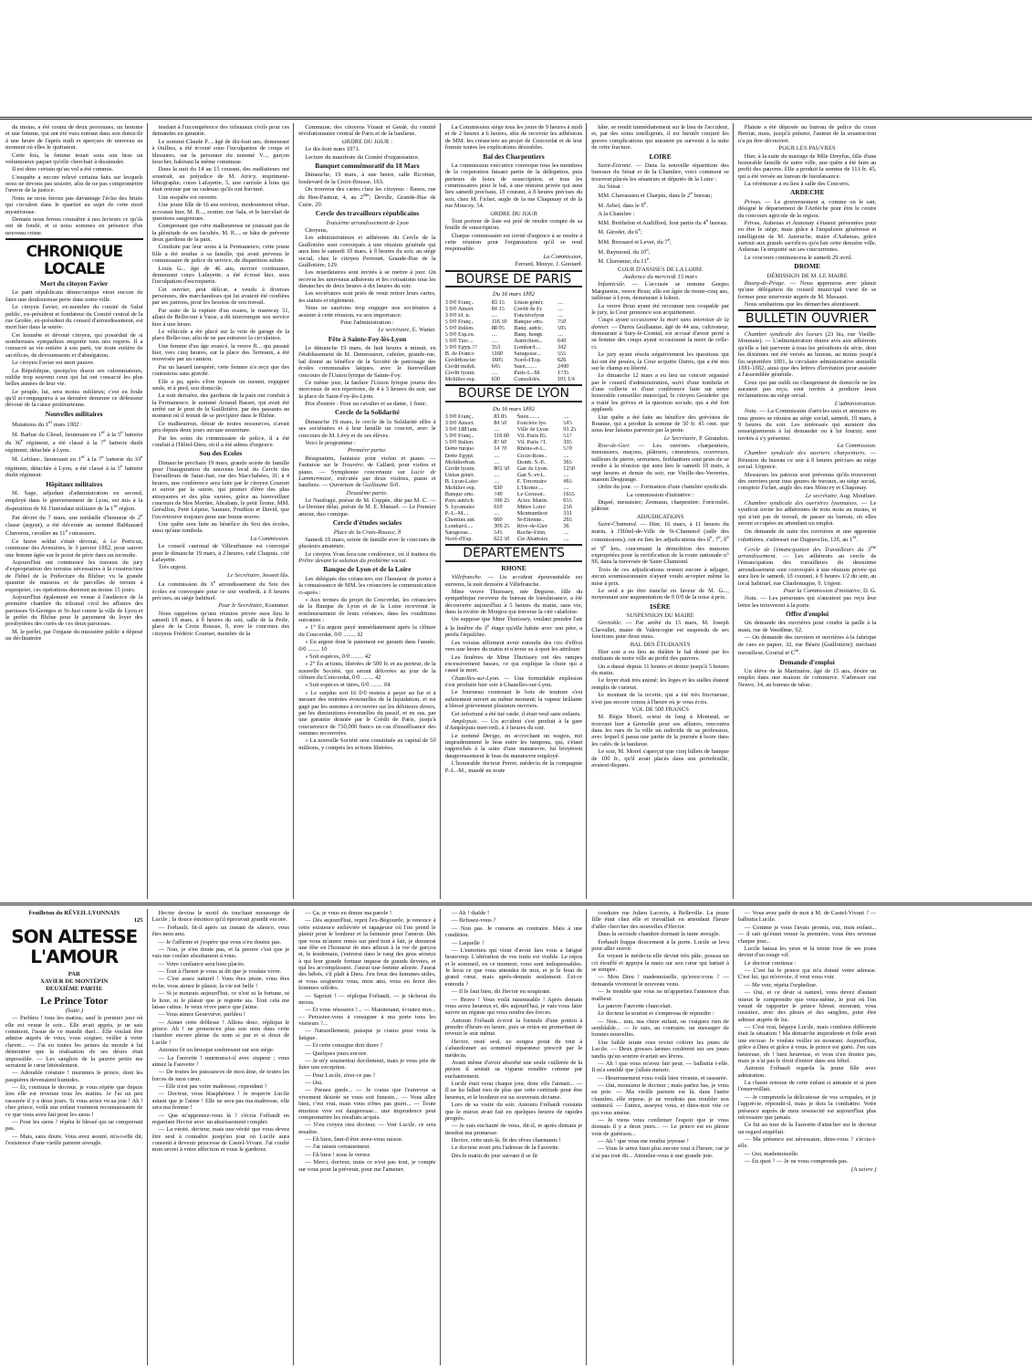du moins, a été connu de deux personnes, un homme et une femme, qui ont été vues entrant dans son domicile à une heure de l'après midi et aperçues de nouveau au moment où elles le quittaient.
Cette fois, la femme tenait sous son bras un volumineux paquet qu'elle cherchait à dissimuler.
Il est donc certain qu'un vol a été commis.
L'enquête a encore relevé certains faits sur lesquels nous ne devons pas insister, afin de ne pas compromettre l'œuvre de la justice.
Nous ne nous ferons pas davantage l'écho des bruits qui circulent dans le quartier au sujet de cette mort mystérieuse.
Demain nous ferons connaître à nos lecteurs ce qu'ils ont de fondé, et si nous sommes en présence d'un nouveau crime.
CHRONIQUE LOCALE
Mort du citoyen Favier
Le parti républicain démocratique vient encore de faire une douloureuse perte dans notre ville.
Le citoyen Favier, ex-membre du comité de Salut public, ex-président et fondateur du Comité central de la rue Grolée, ex-président du conseil d'arrondissement, est mort hier dans la soirée.
Cet honnête et dévoué citoyen, qui possédait de si nombreuses sympathies emporte tous nos regrets. Il a consacré sa vie entière à son parti, vie toute entière de sacrifices, de dévouements et d'abnégation.
Le citoyen Favier est mort pauvre.
La République, quoiqu'en disent ses calomniateurs, oublie trop souvent ceux qui lui ont consacré les plus belles années de leur vie.
Le peuple, lui, sera moins oublieux; c'est en foule qu'il accompagnera à sa dernière demeure ce défenseur dévoué de la cause prolétarienne.
Nouvelles militaires
Mutations du 1<sup>er</sup> mars 1882 :
M. Barbat du Closel, lieutenant en 1<sup>er</sup> à la 5<sup>e</sup> batterie du 36<sup>e</sup> régiment, a été classé à la 7<sup>e</sup> batterie dudit régiment, détachée à Lyon.
M. Leblanc, lieutenant en 1<sup>er</sup> à la 7<sup>e</sup> batterie du 33<sup>e</sup> régiment, détachée à Lyon, a été classé à la 5<sup>e</sup> batterie dudit régiment.
Hôpitaux militaires
M. Sage, adjudant d'administration en second, employé dans le gouvernement de Lyon, est mis à la disposition de M. l'intendant militaire de la 1<sup>re</sup> région.
Par décret du 7 mars, une médaille d'honneur de 2<sup>e</sup> classe (argent), a été décernée au nommé Balthazard Chaverou, cavalier au 11<sup>e</sup> cuirassiers.
Ce brave soldat s'était dévoué, à Le Perticoz, commune des Avenières, le 3 janvier 1882, pour sauver une femme âgée sur le point de périr dans un incendie.
Aujourd'hui ont commencé les travaux du jury d'expropriation des terrains nécessaires à la construction de l'hôtel de la Préfecture du Rhône; vu la grande quantité de maisons et de parcelles de terrain à exproprier, ces opérations dureront au moins 15 jours.
Aujourd'hui également est venue à l'audience de la première chambre du tribunal civil les affaires des paroisses St-Georges et St-Just contre la ville de Lyon et le préfet du Rhône pour le payement du loyer des presbytères des curés de ces deux paroisses.
M. le préfet, par l'organe du ministère public a déposé un déclinatoire
tendant à l'incompétence des tribunaux civils pour ces demandes en garantie.
Le nommé Claude P..., âgé de dix-huit ans, demeurant à Oullins, a été écroué sous l'inculpation de coups et blessures, sur la personne du nommé V..., garçon boucher, habitant la même commune.
Dans la nuit du 14 au 15 courant, des malfaiteurs ont soustrait, au préjudice de M. Atricy, imprimeur-lithographe, cours Lafayette, 5, une carriole à bras qui était retenue par un cadenas qu'ils ont fracturé.
Une enquête est ouverte.
Une jeune fille de 16 ans environ, modestement vêtue, accostait hier, M. R..., rentier, rue Sala, et le harcelait de questions saugrenues.
Comprenant que cette malheureuse ne jouissait pas de la plénitude de ses facultés, M. R..., se hâta de prévenir deux gardiens de la paix.
Conduite par leur soins à la Permanence, cette jeune fille a été rendue à sa famille, qui avait prévenu le commissaire de police de service, de disparition subite.
Louis G... âgé de 46 ans, ouvrier cordonnier, demeurant cours Lafayette, a été écroué hier, sous l'inculpation d'escroquerie.
Cet ouvrier, peut délicat, a vendu à diverses personnes, des marchandises qui lui avaient été confiées par ses patrons, pour les besoins de son travail.
Par suite de la rupture d'un essieu, le tramway 51, allant de Bellecour à Vaise, a dû interrompre son service hier à une heure.
Le véhicule a été placé sur la voie de garage de la place Bellecour, afin de ne pas entraver la circulation.
Une femme d'un âge avancé, la veuve R... qui passait hier, vers cinq heures, sur la place des Terreaux, a été renversée par un camion.
Par un hasard inespéré, cette femme n'a reçu que des contusions sans gravité.
Elle a pu, après s'être reposée un instant, regagner seule, et à pied, son domicile.
La nuit dernière, des gardiens de la paix ont conduit à la Permanence, le nommé Arnaud Basset, qui avait été arrêté sur le pont de la Guillotière, par des passants au moment où il tentait de se précipiter dans le Rhône.
Ce malheureux, dénué de toutes ressources, n'avait pris depuis deux jours aucune nourriture.
Par les soins du commissaire de police, il a été conduit à l'Hôtel-Dieu, où il a été admis d'urgence.
Sou des Ecoles
Dimanche prochain 19 mars, grande soirée de famille pour l'inauguration du nouveau local du Cercle des Travailleurs de Saint-Just, rue des Macchabées, 31; à 4 heures, une conférence sera faite par le citoyen Cournet et suivie par la soirée, qui promet d'être des plus attrayantes et des plus variées, grâce au bienveillant concours de Mes Mortier, Abraham, le petit Terme, MM. Grésillon, Petit Lépine, Saunier, Prudhon et David, que l'on retrouve toujours pour une bonne œuvre.
Une quête sera faite au bénéfice du Sou des écoles, ainsi qu'une tombola.
La Commission.
Le conseil cantonal de Villeurbanne est convoqué pour le dimanche 19 mars, à 2 heures, café Chapuis, cité Lafayette.
Très urgent.
Le Secrétaire, Jossert fils.
La commission du 3<sup>e</sup> arrondissement du Sou des écoles est convoquée pour ce soir vendredi, à 8 heures précises, au siège habituel.
Pour le Secrétaire, Krammer.
Nous rappelons qu'une réunion privée aura lieu le samedi 18 mars, à 8 heures du soir, salle de la Perle, place de la Croix Rousse, 8, avec le concours des citoyens Frédéric Cournet, membre de la
Commune, des citoyens Vinant et Genlé, du comité révolutionnaire central de Paris et de la banlieue.
ORDRE DU JOUR :
Le dix-huit mars 1871.
Lecture du manifeste du Comité d'organisation.
Banquet commémoratif du 18 Mars
Dimanche, 19 mars, à une heure, salle Ricottier, boulevard de la Croix-Rousse, 183.
On trouvera des cartes chez les citoyens : Ranos, rue du Bon-Pasteur, 4, au 2<sup>me</sup>; Deville, Grande-Rue de Cuire, 20.
Cercle des travailleurs républicains
Troisième arrondissement de Lyon
Citoyens,
Les administrateurs et adhérents du Cercle de la Guillotière sont convoqués à une réunion générale qui aura lieu le samedi 18 mars, à 8 heures du soir, au siège social, chez le citoyen Perronet, Grande-Rue de la Guillotière, 129.
Les retardataires sont invités à se mettre à jour. On recevra les nouveaux adhérents et les cotisations tous les dimanches de deux heures à dix heures du soir.
Les sociétaires sont priés de venir retirer leurs cartes, les statuts et règlement.
Nous ne saurions trop engager nos sociétaires à assister à cette réunion, vu son importance.
Pour l'administration :
Le secrétaire, E. Watier.
Fête à Sainte-Foy-lès-Lyon
Le dimanche 19 mars, de huit heures à minuit, en l'établissement de M. Demessieux, cafetier, grande-rue, bal donné au bénéfice de la Société de patronage des écoles communales laïques, avec le bienveillant concours de l'Union lyrique de Sainte-Foy.
Ce même jour, la fanfare l'Union lyrique jouera des morceaux de son répertoire, de 4 à 5 heures du soir, sur la place de Saint-Foy-lès-Lyon.
Prix d'entrée : Pour un cavalier et sa dame, 1 franc.
Cercle de la Solidarité
Dimanche 19 mars, le cercle de la Solidarité offre à ses sociétaires et à leur famille un concert, avec le concours de M. Lévy et de ses élèves.
Voici le programme :
Première partie.
Résignation, fantaisie pour violon et piano. — Fantaisie sur le Trouvère, de Callard, pour violon et piano. — Symphonie concertante sur Lucie de Lammermoor, exécutée par deux violons, piano et hautbois. — Ouverture de Guillaume Tell.
Deuxième partie.
Le Naufragé, poésie de M. Coppée, dite par M. C. — Le Dernier délai, poésie de M. E. Manuel. — Le Premier amour, duo comique.
Cercle d'études sociales
Place de la Croix-Rousse, 8
Samedi 18 mars, soirée de famille avec le concours de plusieurs amateurs.
Le citoyen Yvan fera une conférence, où il traitera du Prêtre devant la solution du problème social.
Banque de Lyon et de la Loire
Les délégués des créanciers ont l'honneur de porter à la connaissance de MM. les créanciers la communication ci-après :
« Aux termes du projet du Concordat, les créanciers de la Banque de Lyon et de la Loire recevront le remboursement de leurs créances, dans les conditions suivantes :
« 1° En argent payé immédiatement après la clôture du Concordat, 0/0 ........ 32
« En argent dont le paiement est garanti dans l'année, 0/0 ........ 10
« Soit espèces, 0/0 ........ 42
« 2° En actions, libérées de 500 fr. et au porteur, de la nouvelle Société, qui seront délivrées au jour de la clôture du Concordat, 0/0 ........ 42
« Soit espèces et titres, 0/0 ........ 84
« Le surplus soit 16 0/0 restera à payer au fur et à mesure des rentrées éventuelles de la liquidation, et est gagé par les sommes à recouvrer sur les débiteurs divers, par les diminutions éventuelles du passif, et en sus, par une garantie donnée par le Crédit de Paris, jusqu'à concurrence de 750,000 francs en cas d'insuffisance des sommes recouvrées.
« La nouvelle Société sera constituée au capital de 50 millions, y compris les actions libérées.
La Commission siège tous les jours de 9 heures à midi et de 2 heures à 6 heures, afin de recevoir les adhésions de MM. les créanciers au projet de Concordat et de leur fournir toutes les explications désirables.
Bal des Charpentiers
La commission exécutive convoque tous les membres de la corporation faisant partie de la délégation, puis porteurs de listes de souscription, et tous les commissaires pour le bal, à une réunion privée qui aura lieu samedi prochain, 18 courant, à 8 heures précises du soir, chez M. Fichet, angle de la rue Chaponay et de la rue Moncey, 54.
ORDRE DU JOUR
Tout porteur de liste est prié de rendre compte de sa feuille de souscription.
Chaque commissaire est invité d'urgence à se rendre à cette réunion pour l'organisation qu'il se rend responsable.
La Commission,
Ferrard, Monye, J. Gontard.
BOURSE DE PARIS
Du 16 mars 1882
| 3 0/0 Franç.. | 83 15 | Union génér. | .... |
| 3 0/0 Amort. | 84 15 | Crédit de Fr. | .... |
| 3 0/0 Id. n. | .... | Foncièrelyon | .... |
| 5 0/0 Franç.. | 116 50 | Banque otto. | 750 |
| 5 0/0 Italien. | 88 05 | Banq. autric. | 595 |
| 5 0/0 Esp.ex. | .... | Banq. hongr. | .... |
| 5 0/0 Turc... | .... | Autrichien... | 640 |
| 5 0/0 Egyp.77 | 353 | Lombard.... | 342 |
| B. de France | 5160 | Saragosse... | 555 |
| Créditfoncier | 1605 | Nord-d'Esp. | 626 |
| Crédit mobil. | 645 | Suez........ | 2490 |
| Crédit lyonn. | .... | Paris-L.-M. | 1735 |
| Mobilier esp. | 630 | Consolidés. | 101 1/4 |
BOURSE DE LYON
Du 16 mars 1882
| 3 0/0 Franç.. | 83 85 | Suez........ | .... |
| 3 0/0 Amort. | 84 50 | Foncière lyo | 545 |
| 3 0/0 1881am. | .... | Ville de Lyon | 91 25 |
| 5 0/0 Franç.. | 116 60 | Vil. Paris 65. | 517 |
| 5 0/0 Italien. | 87 60 | Vil. Paris 71. | 395 |
| Dette turque. | 14 70 | Rhône-et-L.. | 570 |
| Dette Egypt. | .... | Croix-Rous.. | .... |
| Mobilierfran. | .... | Domb. S.-E. | 365 |
| Crédit lyonn. | 802 50 | Gaz de Lyon. | 1250 |
| Union génér. | .... | Gaz S.-et-L. | .... |
| B. Lyon-Loire | .... | F. Terrenoire | 465 |
| Mobilier esp. | 630 | L'Horme.... | .... |
| Banque otto. | 740 | Le Creusot.. | 1655 |
| Pays autrich. | 596 25 | Acier. Marin. | 655 |
| S. Lyonnaise | 610 | Mines Loire | 256 |
| P.-L.-M.... | .... | Montrambert | 331 |
| Chemins aut. | 660 | St-Etienne.. | 265 |
| Lombard..... | 306 25 | Rive-de-Gier | 36 |
| Saragosse... | 545 | Roche-Firm. | .... |
| Nord-d'Esp. | 622 50 | Cie Abattoirs | .... |
DÉPARTEMENTS
RHONE
Villefranche. — Un accident épouvantable est survenu, la nuit dernière à Villefranche.
Mme veuve Thurissey, née Degurse, fille du sympathique receveur du bureau de bienfaisance, a été découverte aujourd'hui à 5 heures du matin, sans vie, dans la rivière de Morgon qui traverse la cité caladoise.
On suppose que Mme Thurissey, voulant prendre l'air à la fenêtre du 3<sup>e</sup> étage qu'elle habite avec son père, a perdu l'équilibre.
Les voisins affirment avoir entendu des cris d'effroi vers une heure du matin et n'avoir su à quoi les attribuer.
Les fenêtres de Mme Thurissey ont des rampes excessivement basses, ce qui explique la chute qui a causé la mort.
Chazelles-sur-Lyon. — Une formidable explosion s'est produite hier soir à Chazelles-sur-Lyon.
Le fourneau contenant le bois de teinture s'est subitement ouvert au même moment; la vapeur brûlante a blessé grièvement plusieurs ouvriers.
Cet infortuné a été tué raide; il était veuf sans enfants.
Amplepuis. — Un accident s'est produit à la gare d'Amplepuis mercredi, à 3 heures du soir.
Le nommé Derigo, en accrochant un wagon, mit imprudemment le bras entre les tampons, qui, s'étant rapprochés à la suite d'une manœuvre, lui broyèrent dangereusement le bras du manœuvre employé.
L'honorable docteur Perret, médecin de la compagnie P.-L.-M., mandé en toute
hâte, se rendit immédiatement sur le lieu de l'accident, et, par des soins intelligents, il est bientôt conjuré les graves complications qui auraient pu survenir à la suite de cette fracture.
LOIRE
Saint-Etienne. — Dans la nouvelle répartition des bureaux du Sénat et de la Chambre, voici comment se trouvent placés les sénateurs et députés de la Loire :
Au Sénat :
MM. Chavassieu et Charpin, dans le 2<sup>e</sup> bureau;
M. Arbel, dans le 8<sup>e</sup>.
A la Chambre :
MM. Berthelon et Audiffred, font partie du 4<sup>e</sup> bureau.
M. Girodet, du 6<sup>e</sup>;
MM. Brossard et Levet, du 7<sup>e</sup>;
M. Raymond, du 10<sup>e</sup>;
M. Chavanne, du 11<sup>e</sup>.
COUR D'ASSISES DE LA LOIRE
Audience du mercredi 15 mars
Infanticide. — L'accusée se nomme Gorges Marguerite, veuve Brun; elle est âgée de trente-cinq ans, tailleuse à Lyon, demeurant à Isleux.
La veuve Brun ayant été reconnue non coupable par le jury, la Cour prononce son acquittement.
Coups ayant occasionné la mort sans intention de la donner. — Durris Guillaume, âgé de 44 ans, cultivateur, demeurant à Sury-le-Comtal, est accusé d'avoir porté à sa femme des coups ayant occasionné la mort de celle-ci.
Le jury ayant résolu négativement les questions qui lui ont été posées, la Cour acquitte Durris, qui a été mis sur le champ en liberté.
Le dimanche 12 mars a eu lieu un concert organisé par le conseil d'administration, suivi d'une tombola et d'une collecte et d'une conférence faite sur notre honorable conseiller municipal, le citoyen Goudefer qui a traité les grèves et la question sociale, qui a été fort applaudi.
Une quête a été faite au bénéfice des grévistes de Roanne, qui a produit la somme de 50 fr. 45 cent. que nous leur faisons parvenir par la poste.
Le Secrétaire, P. Giraudon.
Rive-de-Gier. — Les ouvriers charpentiers, menuisiers, maçons, plâtriers, cimenteurs, couvreurs, tailleurs de pierre, serruriers, ferblantiers sont priés de se rendre à la réunion qui aura lieu le samedi 18 mars, à sept heures et demie du soir, rue Vieille-des-Verreries, maison Desgrange.
Ordre du jour. — Formation d'une chambre syndicale.
La commission d'initiative :
Dupré, menuisier; Zermann, charpentier; Foricoulet, plâtrier.
ADJUDICATIONS
Saint-Chamond. — Hier, 16 mars, à 11 heures du matin, à l'Hôtel-de-Ville de St-Chamond (salle des commissions), ont eu lieu les adjudications des 6<sup>e</sup>, 7<sup>e</sup>, 8<sup>e</sup> et 9<sup>e</sup> lots, concernant la démolition des maisons expropriées pour la rectification de la route nationale n° 88, dans la traversée de Saint-Chamond.
Trois de ces adjudications restent encore à adjuger, aucun soumissionnaire n'ayant voulu accepter même la mise à prix.
Le seul a pu être tranché en faveur de M. G..., moyennant une augmentation de 8 0/0 de la mise à prix.
ISÈRE
SUSPENSION DU MAIRE
Grenoble. — Par arrêté du 15 mars, M. Joseph Chevallet, maire de Valencogne est suspendu de ses fonctions pour deux mois.
BAL DES ÉTUDIANTS
Hier soir a eu lieu au théâtre le bal donné par les étudiants de notre ville au profit des pauvres.
On a dansé depuis 11 heures et demie jusqu'à 5 heures du matin.
Le foyer était très animé; les loges et les stalles étaient remplis de curieux.
Le montant de la recette, qui a été très fructueuse, n'est pas encore connu à l'heure où je vous écris.
VOL DE 500 FRANCS
M. Régis Morel, scieur de long à Montaud, se trouvant hier à Grenoble pour ses affaires, rencontra dans les rues de la ville un individu de sa profession, avec lequel il passa une partie de la journée à boire dans les cafés de la banlieue.
Le soir, M. Morel s'aperçut que cinq billets de banque de 100 fr., qu'il avait placés dans son portefeuille, avaient disparu.
Plainte a été déposée au bureau de police du cours Berriat, mais, jusqu'à présent, l'auteur de la soustraction n'a pu être découvert.
POUR LES PAUVRES
Hier, à la suite du mariage de Mlle Dreyfus, fille d'une honorable famille de notre ville, une quête a été faite au profit des pauvres. Elle a produit la somme de 113 fr. 45, qui a été versée au bureau de bienfaisance.
La cérémonie a eu lieu à salle des Concerts.
ARDECHE
Privas. — Le gouvernement a, comme on le sait, désigné le département de l'Ardèche pour être le centre du concours agricole de la région.
Privas, Aubenas et Annonay s'étaient présentées pour en être le siège, mais grâce à l'impulsion généreuse et intelligente de M. Aurenche, maire d'Aubenas, grâce surtout aux grands sacrifices qu'a fait cette dernière ville, Aubenas l'a emporté sur ses concurrentes.
Le concours commencera le samedi 29 avril.
DROME
DÉMISSION DE M. LE MAIRE
Bourg-de-Péage. — Nous apprenons avec plaisir qu'une délégation du conseil municipal vient de se former pour intervenir auprès de M. Messant.
Nous souhaitons que les démarches aboutissent.
BULLETIN OUVRIER
Chambre syndicale des liseurs (23 bis, rue Vieille-Monnaie). — L'administration donne avis aux adhérents qu'elle a fait parvenir à tous les présidents de série, dont les dixièmes ont été versés au bureau, au moins jusqu'à fin septembre 1881, la circulaire administrative annuelle 1881-1882, ainsi que des lettres d'invitation pour assister à l'assemblée générale.
Ceux qui par oubli ou changement de domicile ne les auraient pas reçu, sont invités à produire leurs réclamations au siège social.
L'administration.
Nota. — La Commission d'articles unis et armures en tous genres se réunira au siège social, samedi, 18 mars, à 9 heures du soir. Les intéressés qui auraient des renseignements à lui demander ou à lui fournir, sont invités à s'y présenter.
La Commission.
Chambre syndicale des ouvriers charpentiers. — Réunion du bureau ce soir à 8 heures précises au siège social. Urgence.
Messieurs les patrons sont prévenus qu'ils trouveront des ouvriers pour tous genres de travaux, au siège social, comptoir Fichet, angle des rues Moncey et Chaponay.
Le secrétaire, Aug. Mouthier.
Chambre syndicale des ouvrières lyonnaises. — Le syndicat invite les adhérentes de trois mois au moins, et qui n'ont pas de travail, de passer au bureau, où elles seront occupées en attendant un emploi.
On demande de suite des ouvrières et une apprentie culottières, s'adresser rue Duguesclin, 128, au 1<sup>er</sup>.
Cercle de l'émancipation des Travailleurs du 3<sup>me</sup> arrondissement. — Les adhérents au cercle de l'émancipation des travailleurs du deuxième arrondissement sont convoqués à une réunion privée qui aura lieu le samedi, 18 courant, à 8 heures 1/2 du soir, au local habituel, rue Charlemagne, 8. Urgent.
Pour la Commission d'initiative, D. G.
Nota. — Les personnes qui n'auraient pas reçu leur lettre les trouveront à la porte.
Offre d'emploi
On demande des ouvrières pour coudre la paille à la main, rue de Vendôme, 92.
— On demande des ouvriers et ouvrières à la fabrique de caes en papier, 32, rue Béarn (Guillotière); méchant travailleur, Courtal et C<sup>ie</sup>.
Demande d'emploi
Un élève de la Martinière, âgé de 15 ans, désire un emploi dans une maison de commerce. S'adresser rue Neuve, 34, au bureau de tabac.
Feuilleton du RÉVEIL LYONNAIS
125
SON ALTESSE L'AMOUR
PAR
XAVIER DE MONTÉPIN
DEUXIÈME PARTIE
Le Prince Totor
(Suite.)
— Parbleu ! tous les matins, sauf le premier jour où elle est venue le soir... Elle avait appris, je ne sais comment, l'issue de ce maudit duel... Elle voulait être admise auprès de vous, vous soigner, veiller à votre chevet... — J'ai eu toutes les peines du monde à lui démontrer que la réalisation de ses désirs était impossible. — Les sanglots de la pauvre petite me serraient le cœur littéralement.
— Adorable créature ! murmura le prince, dont les paupières devenaient humides.
— Et, continua le docteur, je vous répète que depuis lors elle est revenue tous les matins. Je l'ai un peu rassurée il y a deux jours. Si vous aviez vu sa joie ! Ah ! cher prince, voilà une enfant vraiment reconnaissante de ce que vous avez fait pour les siens !
— Pour les siens ? répéta le blessé qui ne comprenait pas.
— Mais, sans doute. Vous avez assuré, m'a-t-elle dit, l'existence d'une vieille parente aveugle.
Hector devina le motif du touchant mensonge de Lucile ; la douce émotion qu'il éprouvait grandit encore.
— Frébault, fit-il après un instant de silence, vous êtes mon ami.
— Je l'affirme et j'espère que vous n'en doutez pas.
— Non, je n'en doute pas, et la preuve c'est que je vais me confier absolument à vous.
— Votre confiance sera bien placée.
— Tout à l'heure je vous ai dit que je voulais vivre.
— C'est assez naturel ! Vous êtes jeune, vous êtes riche, vous aimez le plaisir, la vie est belle !
— Si je mourais aujourd'hui, ce n'est ni la fortune, ni le luxe, ni le plaisir que je regrette ais. Tout cela me laisse calme. Je veux vivre parce que j'aime.
— Vous aimez Geneviève, parbleu !
— Aimer cette drôlesse ! Allons donc, répliqua le prince. Ah ! ne prononcez plus son nom dans cette chambre encore pleine du nom si pur et si doux de Lucile !
Antonin fit un brusque soubresaut sur son siège.
— La Fauvette ! murmura-t-il avec stupeur ; vous aimez la Fauvette ?
— De toutes les puissances de mon âme, de toutes les forces de mon cœur.
— Elle n'est pas votre maîtresse, cependant ?
— Docteur, vous blasphémez ! Je respecte Lucile autant que je l'aime ! Elle ne sera pas ma maîtresse, elle sera ma femme !
— Que m'apprenez-vous là ? s'écria Frébault en regardant Hector avec un ahurissement complet.
— La vérité, docteur, mais une vérité que vous devez être seul à connaître jusqu'au jour où Lucile aura consenti à devenir princesse de Castel-Vivant. J'ai confié mon secret à votre affection et vous le garderez.
— Ça, je vous en donne ma parole !
— Dès aujourd'hui, reprit l'ex-Bégourde, je renonce à cette existence enfiévrée et tapageuse où l'on prend le plaisir pour le bonheur et la fantaisie pour l'amour. Dès que vous m'aurez remis sur pied tout à fait, je donnerai une fête en l'honneur de mes adieux à la vie de garçon et, le lendemain, j'entrerai dans le rang des gens sérieux à qui leur grande fortune impose de grands devoirs, et qui les accomplissent. J'aurai une femme adorée. J'aurai des bébés, s'il plaît à Dieu. J'en ferai des hommes utiles, et vous soignerez vous, mon ami, vous en ferez des hommes solides.
— Sapristi ! — répliqua Frébault, — je tâcherai du moins.
— Et vous réussirez !... — Maintenant, écoutez moi... — Persistez-vous à consigner à ma porte tous les visiteurs ?...
— Naturellement, puisque je crains pour vous la fatigue.
— Et cette consigne doit durer ?
— Quelques jours encore.
— Je m'y soumettrai docilement, mais je vous prie de faire une exception.
— Pour Lucile, n'est-ce pas ?
— Oui.
— Prenez garde... — Je crains que l'entrevue si vivement désirée ne vous soit funeste... — Vous allez bien, c'est vrai, mais vous n'êtes pas guéri... — Toute émotion vive est dangereuse... une imprudence peut compromettre les résultats acquis.
— N'en croyez rien docteur. — Voir Lucile, ce sera renaître.
— Eh bien, faut-il être avez-vous raison.
— J'ai raison certainement.
— Eh bien ! nous le verrez.
— Merci, docteur, mais ce n'est pas tout, je compte sur vous pour la prévenir, pour me l'amener.
— Ah ! diable !
— Refusez-vous ?
— Non pas. Je consens au contraire. Mais à une condition.
— Laquelle ?
— L'entretien qui vient d'avoir lieu vous a fatigué beaucoup. L'altération de vos traits est visible. Le repos et le sommeil, en ce moment, vous sont indispensables. Je ferai ce que vous attendez de moi, et je le ferai de grand cœur, mais après-demain seulement. Est-ce entendu ?
— Il le faut bien, dit Hector en soupirant.
— Bravo ! Vous voilà raisonnable ! Après demain vous serez heureux et, dès aujourd'hui, je vais vous faire suivre un régime qui vous rendra des forces.
Antonin Frébault écrivit la formule d'une potion à prendre d'heure en heure, puis se retira en promettant de revenir le soir même.
Hector, resté seul, ne songea point du tout à s'abandonner au sommeil réparateur prescrit par le médecin.
Avant même d'avoir absorbé une seule cuillerée de la potion il sentait sa vigueur renaître comme par enchantement.
Lucile était venu chaque jour, donc elle l'aimait... — Il ne lui fallait rien de plus que cette certitude pour être heureux, et le bonheur est un souverain dictame.
Lors de sa visite du soir, Antonin Frébault constata que le mieux avait fait en quelques heures de rapides progrès.
— Je suis enchanté de vous, dit-il, et après demain je tiendrai ma promesse.
Hector, cette nuit-là, fit des rêves charmants !
Le docteur avait pris l'adresse de la Fauvette.
Dès le matin du jour suivant il se fit
conduire rue Julien Lacroix, à Belleville. La jeune fille était chez elle et travaillait en attendant l'heure d'aller chercher des nouvelles d'Hector.
Dans la seconde chambre dormait la tante aveugle.
Frébault frappa doucement à la porte. Lucile se leva pour aller ouvrir.
En voyant le médecin elle devint très pâle, poussa un cri étouffé et appuya la main sur son cœur qui battait à se rompre.
— Mon Dieu ! mademoiselle, qu'avez-vous ? — demanda vivement le nouveau venu.
— Je tremble que vous ne m'apportiez l'annonce d'un malheur.
La pauvre Fauvette chancelait.
Le docteur la soutint et s'empressa de répondre :
— Non... non, ma chère enfant, ne craignez rien de semblable... — Je suis, au contraire, un messager de bonnes nouvelles.
Une faible teinte rose revint colorer les joues de Lucile. — Deux grosses larmes roulèrent sur ses joues tandis qu'un sourire écartait ses lèvres.
— Ah ! que vous m'avez fait peur, — balbutia t-elle. Il m'a semblé que j'allais mourir.
— Heureusement vous voilà bien vivante, et rassurée.
— Oui, monsieur le docteur ; mais parlez bas, je vous en prie. — Ma vieille parente est là, dans l'autre chambre, elle repose, je ne voudrais pas troubler son sommeil. — Entrez, asseyez vous, et dites-moi vite ce qui vous amène.
— Je viens vous confirmer l'espoir que je vous donnais il y a deux jours... — Le prince est en pleine voie de guérison...
— Ah ! que vous me rendez joyeuse !
— Vous le serez bien plus encore tout à l'heure, car je n'ai pas tout dit... Attendez-vous à une grande joie.
— Vous avez parlé de moi à M. de Castel-Vivant ? — balbutia Lucile.
— Comme je vous l'avais promis, oui, mon enfant... — il sait qu'étant venue la première, vous êtes revenue chaque jour...
Lucile baissa les yeux et la teinte rose de ses joues devint d'un rouge vif.
Le docteur continua :
— C'est lui le prince qui m'a donné votre adresse. C'est lui, qui m'envoie, il veut vous voir.
— Me voir, répéta l'orpheline.
— Oui, et ce désir si naturel, vous devez d'autant mieux le comprendre que vous-même, le jour où l'on venait de rapporter le prince blessé, mourant, vous insistiez, avec des pleurs et des sanglots, pour être admise auprès de lui.
— C'est vrai, bégaya Lucile, mais combien différente était la situation ! Ma démarche imprudente et folle avait une excuse. Je voulais veiller un mourant. Aujourd'hui, grâce à Dieu et grâce à vous, le prince est guéri. J'en suis heureuse, oh ! bien heureuse, et vous n'en doutez pas, mais je n'ai pas le droit d'entrer dans son hôtel.
Antonin Frébault regarda la jeune fille avec admiration.
La chaste retenue de cette enfant si aimante et si pure l'émerveillait.
— Je comprends la délicatesse de vos scrupules, et je l'apprécie, répondit-il, mais je dois la combattre. Votre présence auprès de mon ressuscité est aujourd'hui plus nécessaire que jamais.
Ce fut au tour de la Fauvette d'attacher sur le docteur un regard stupéfait.
— Ma présence est nécessaire, dites-vous ? s'écria-t-elle.
— Oui, mademoiselle.
— En quoi ? — Je ne vous comprends pas.
(A suivre.)